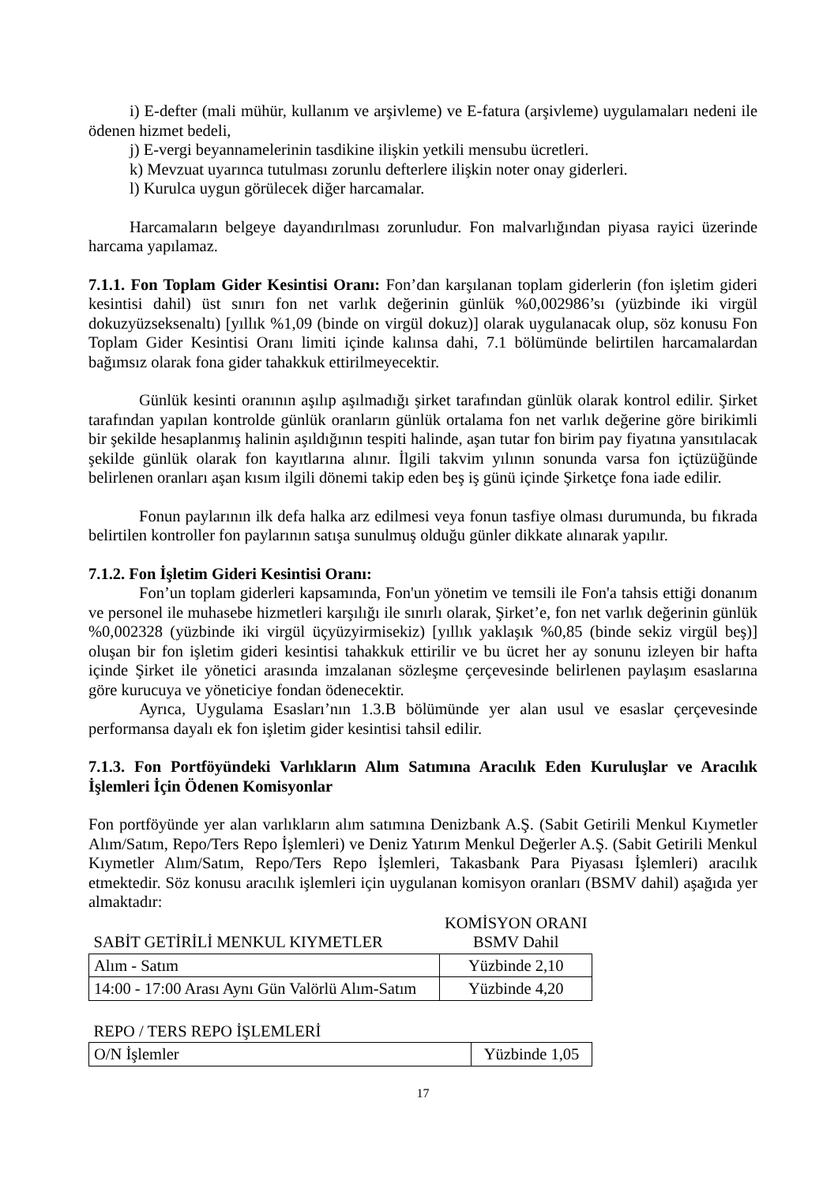i) E-defter (mali mühür, kullanım ve arşivleme) ve E-fatura (arşivleme) uygulamaları nedeni ile ödenen hizmet bedeli,
j) E-vergi beyannamelerinin tasdikine ilişkin yetkili mensubu ücretleri.
k) Mevzuat uyarınca tutulması zorunlu defterlere ilişkin noter onay giderleri.
l) Kurulca uygun görülecek diğer harcamalar.
Harcamaların belgeye dayandırılması zorunludur. Fon malvarlığından piyasa rayici üzerinde harcama yapılamaz.
7.1.1. Fon Toplam Gider Kesintisi Oranı: Fon’dan karşılanan toplam giderlerin (fon işletim gideri kesintisi dahil) üst sınırı fon net varlık değerinin günlük %0,002986’sı (yüzbinde iki virgül dokuzyüzseksenaltı) [yıllık %1,09 (binde on virgül dokuz)] olarak uygulanacak olup, söz konusu Fon Toplam Gider Kesintisi Oranı limiti içinde kalınsa dahi, 7.1 bölümünde belirtilen harcamalardan bağımsız olarak fona gider tahakkuk ettirilmeyecektir.
Günlük kesinti oranının aşılıp aşılmadığı şirket tarafından günlük olarak kontrol edilir. Şirket tarafından yapılan kontrolde günlük oranların günlük ortalama fon net varlık değerine göre birikimli bir şekilde hesaplanmış halinin aşıldığının tespiti halinde, aşan tutar fon birim pay fiyatına yansıtılacak şekilde günlük olarak fon kayıtlarına alınır. İlgili takvim yılının sonunda varsa fon içtüzüğünde belirlenen oranları aşan kısım ilgili dönemi takip eden beş iş günü içinde Şirketçe fona iade edilir.
Fonun paylarının ilk defa halka arz edilmesi veya fonun tasfiye olması durumunda, bu fıkrada belirtilen kontroller fon paylarının satışa sunulmuş olduğu günler dikkate alınarak yapılır.
7.1.2. Fon İşletim Gideri Kesintisi Oranı:
Fon’un toplam giderleri kapsamında, Fon'un yönetim ve temsili ile Fon'a tahsis ettiği donanım ve personel ile muhasebe hizmetleri karşılığı ile sınırlı olarak, Şirket’e, fon net varlık değerinin günlük %0,002328 (yüzbinde iki virgül üçyüzyirmisekiz) [yıllık yaklaşık %0,85 (binde sekiz virgül beş)] oluşan bir fon işletim gideri kesintisi tahakkuk ettirilir ve bu ücret her ay sonunu izleyen bir hafta içinde Şirket ile yönetici arasında imzalanan sözleşme çerçevesinde belirlenen paylaşım esaslarına göre kurucuya ve yöneticiye fondan ödenecektir.
Ayrıca, Uygulama Esasları’nın 1.3.B bölümünde yer alan usul ve esaslar çerçevesinde performansa dayalı ek fon işletim gider kesintisi tahsil edilir.
7.1.3. Fon Portföyündeki Varlıkların Alım Satımına Aracılık Eden Kuruluşlar ve Aracılık İşlemleri İçin Ödenen Komisyonlar
Fon portföyünde yer alan varlıkların alım satımına Denizbank A.Ş. (Sabit Getirili Menkul Kıymetler Alım/Satım, Repo/Ters Repo İşlemleri) ve Deniz Yatırım Menkul Değerler A.Ş. (Sabit Getirili Menkul Kıymetler Alım/Satım, Repo/Ters Repo İşlemleri, Takasbank Para Piyasası İşlemleri) aracılık etmektedir. Söz konusu aracılık işlemleri için uygulanan komisyon oranları (BSMV dahil) aşağıda yer almaktadır:
| SABİT GETİRİLİ MENKUL KIYMETLER | KOMİSYON ORANI BSMV Dahil |
| Alım - Satım | Yüzbinde 2,10 |
| 14:00 - 17:00 Arası Aynı Gün Valörlü Alım-Satım | Yüzbinde 4,20 |
| REPO / TERS REPO İŞLEMLERİ | |
| O/N İşlemler | Yüzbinde 1,05 |
17